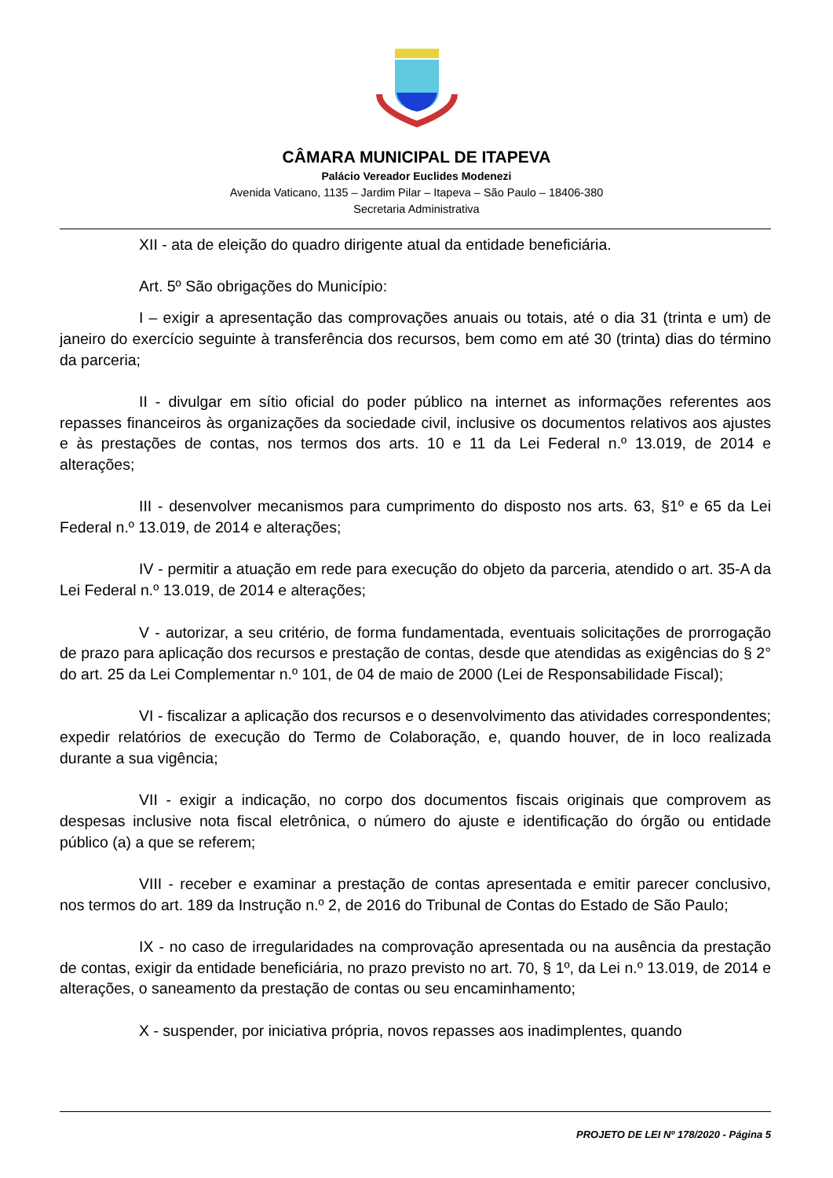CÂMARA MUNICIPAL DE ITAPEVA
Palácio Vereador Euclides Modenezi
Avenida Vaticano, 1135 – Jardim Pilar – Itapeva – São Paulo – 18406-380
Secretaria Administrativa
XII - ata de eleição do quadro dirigente atual da entidade beneficiária.
Art. 5º São obrigações do Município:
I – exigir a apresentação das comprovações anuais ou totais, até o dia 31 (trinta e um) de janeiro do exercício seguinte à transferência dos recursos, bem como em até 30 (trinta) dias do término da parceria;
II - divulgar em sítio oficial do poder público na internet as informações referentes aos repasses financeiros às organizações da sociedade civil, inclusive os documentos relativos aos ajustes e às prestações de contas, nos termos dos arts. 10 e 11 da Lei Federal n.º 13.019, de 2014 e alterações;
III - desenvolver mecanismos para cumprimento do disposto nos arts. 63, §1º e 65 da Lei Federal n.º 13.019, de 2014 e alterações;
IV - permitir a atuação em rede para execução do objeto da parceria, atendido o art. 35-A da Lei Federal n.º 13.019, de 2014 e alterações;
V - autorizar, a seu critério, de forma fundamentada, eventuais solicitações de prorrogação de prazo para aplicação dos recursos e prestação de contas, desde que atendidas as exigências do § 2° do art. 25 da Lei Complementar n.º 101, de 04 de maio de 2000 (Lei de Responsabilidade Fiscal);
VI - fiscalizar a aplicação dos recursos e o desenvolvimento das atividades correspondentes; expedir relatórios de execução do Termo de Colaboração, e, quando houver, de in loco realizada durante a sua vigência;
VII - exigir a indicação, no corpo dos documentos fiscais originais que comprovem as despesas inclusive nota fiscal eletrônica, o número do ajuste e identificação do órgão ou entidade público (a) a que se referem;
VIII - receber e examinar a prestação de contas apresentada e emitir parecer conclusivo, nos termos do art. 189 da Instrução n.º 2, de 2016 do Tribunal de Contas do Estado de São Paulo;
IX - no caso de irregularidades na comprovação apresentada ou na ausência da prestação de contas, exigir da entidade beneficiária, no prazo previsto no art. 70, § 1º, da Lei n.º 13.019, de 2014 e alterações, o saneamento da prestação de contas ou seu encaminhamento;
X - suspender, por iniciativa própria, novos repasses aos inadimplentes, quando
PROJETO DE LEI Nº 178/2020 - Página 5